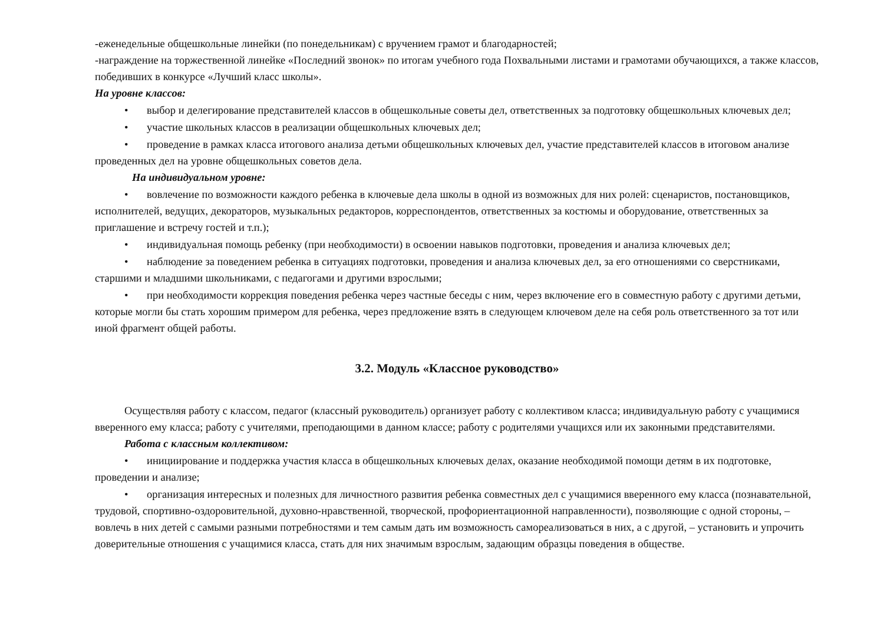-еженедельные общешкольные линейки (по понедельникам) с вручением грамот и благодарностей;
-награждение на торжественной линейке «Последний звонок» по итогам учебного года Похвальными листами и грамотами обучающихся, а также классов, победивших в конкурсе «Лучший класс школы».
На уровне классов:
• выбор и делегирование представителей классов в общешкольные советы дел, ответственных за подготовку общешкольных ключевых дел;
• участие школьных классов в реализации общешкольных ключевых дел;
• проведение в рамках класса итогового анализа детьми общешкольных ключевых дел, участие представителей классов в итоговом анализе проведенных дел на уровне общешкольных советов дела.
На индивидуальном уровне:
• вовлечение по возможности каждого ребенка в ключевые дела школы в одной из возможных для них ролей: сценаристов, постановщиков, исполнителей, ведущих, декораторов, музыкальных редакторов, корреспондентов, ответственных за костюмы и оборудование, ответственных за приглашение и встречу гостей и т.п.);
• индивидуальная помощь ребенку (при необходимости) в освоении навыков подготовки, проведения и анализа ключевых дел;
• наблюдение за поведением ребенка в ситуациях подготовки, проведения и анализа ключевых дел, за его отношениями со сверстниками, старшими и младшими школьниками, с педагогами и другими взрослыми;
• при необходимости коррекция поведения ребенка через частные беседы с ним, через включение его в совместную работу с другими детьми, которые могли бы стать хорошим примером для ребенка, через предложение взять в следующем ключевом деле на себя роль ответственного за тот или иной фрагмент общей работы.
3.2. Модуль «Классное руководство»
Осуществляя работу с классом, педагог (классный руководитель) организует работу с коллективом класса; индивидуальную работу с учащимися вверенного ему класса; работу с учителями, преподающими в данном классе; работу с родителями учащихся или их законными представителями.
Работа с классным коллективом:
• инициирование и поддержка участия класса в общешкольных ключевых делах, оказание необходимой помощи детям в их подготовке, проведении и анализе;
• организация интересных и полезных для личностного развития ребенка совместных дел с учащимися вверенного ему класса (познавательной, трудовой, спортивно-оздоровительной, духовно-нравственной, творческой, профориентационной направленности), позволяющие с одной стороны, – вовлечь в них детей с самыми разными потребностями и тем самым дать им возможность самореализоваться в них, а с другой, – установить и упрочить доверительные отношения с учащимися класса, стать для них значимым взрослым, задающим образцы поведения в обществе.